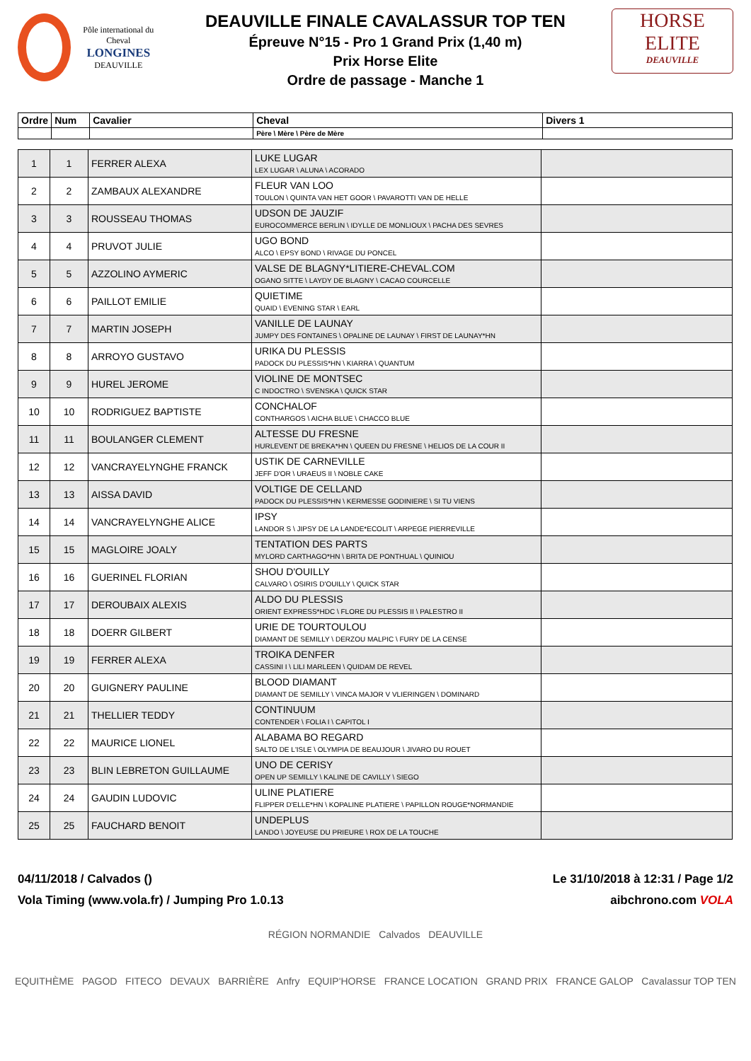Pôle international du Cheval
LONGINES
DEAUVILLE
DEAUVILLE FINALE CAVALASSUR TOP TEN
Épreuve N°15 - Pro 1 Grand Prix (1,40 m)
Prix Horse Elite
Ordre de passage - Manche 1
HORSE ELITE
DEAUVILLE
| Ordre | Num | Cavalier | Cheval | Divers 1 |
| --- | --- | --- | --- | --- |
| | | | Père \ Mère \ Père de Mère | |
| 1 | 1 | FERRER ALEXA | LUKE LUGAR LEX LUGAR \ ALUNA \ ACORADO | |
| 2 | 2 | ZAMBAUX ALEXANDRE | FLEUR VAN LOO TOULON \ QUINTA VAN HET GOOR \ PAVAROTTI VAN DE HELLE | |
| 3 | 3 | ROUSSEAU THOMAS | UDSON DE JAUZIF EUROCOMMERCE BERLIN \ IDYLLE DE MONLIOUX \ PACHA DES SEVRES | |
| 4 | 4 | PRUVOT JULIE | UGO BOND ALCO \ EPSY BOND \ RIVAGE DU PONCEL | |
| 5 | 5 | AZZOLINO AYMERIC | VALSE DE BLAGNY*LITIERE-CHEVAL.COM OGANO SITTE \ LAYDY DE BLAGNY \ CACAO COURCELLE | |
| 6 | 6 | PAILLOT EMILIE | QUIETIME QUAID \ EVENING STAR \ EARL | |
| 7 | 7 | MARTIN JOSEPH | VANILLE DE LAUNAY JUMPY DES FONTAINES \ OPALINE DE LAUNAY \ FIRST DE LAUNAY*HN | |
| 8 | 8 | ARROYO GUSTAVO | URIKA DU PLESSIS PADOCK DU PLESSIS*HN \ KIARRA \ QUANTUM | |
| 9 | 9 | HUREL JEROME | VIOLINE DE MONTSEC C INDOCTRO \ SVENSKA \ QUICK STAR | |
| 10 | 10 | RODRIGUEZ BAPTISTE | CONCHALOF CONTHARGOS \ AICHA BLUE \ CHACCO BLUE | |
| 11 | 11 | BOULANGER CLEMENT | ALTESSE DU FRESNE HURLEVENT DE BREKA*HN \ QUEEN DU FRESNE \ HELIOS DE LA COUR II | |
| 12 | 12 | VANCRAYELYNGHE FRANCK | USTIK DE CARNEVILLE JEFF D'OR \ URAEUS II \ NOBLE CAKE | |
| 13 | 13 | AISSA DAVID | VOLTIGE DE CELLAND PADOCK DU PLESSIS*HN \ KERMESSE GODINIERE \ SI TU VIENS | |
| 14 | 14 | VANCRAYELYNGHE ALICE | IPSY LANDOR S \ JIPSY DE LA LANDE*ECOLIT \ ARPEGE PIERREVILLE | |
| 15 | 15 | MAGLOIRE JOALY | TENTATION DES PARTS MYLORD CARTHAGO*HN \ BRITA DE PONTHUAL \ QUINIOU | |
| 16 | 16 | GUERINEL FLORIAN | SHOU D'OUILLY CALVARO \ OSIRIS D'OUILLY \ QUICK STAR | |
| 17 | 17 | DEROUBAIX ALEXIS | ALDO DU PLESSIS ORIENT EXPRESS*HDC \ FLORE DU PLESSIS II \ PALESTRO II | |
| 18 | 18 | DOERR GILBERT | URIE DE TOURTOULOU DIAMANT DE SEMILLY \ DERZOU MALPIC \ FURY DE LA CENSE | |
| 19 | 19 | FERRER ALEXA | TROIKA DENFER CASSINI I \ LILI MARLEEN \ QUIDAM DE REVEL | |
| 20 | 20 | GUIGNERY PAULINE | BLOOD DIAMANT DIAMANT DE SEMILLY \ VINCA MAJOR V VLIERINGEN \ DOMINARD | |
| 21 | 21 | THELLIER TEDDY | CONTINUUM CONTENDER \ FOLIA I \ CAPITOL I | |
| 22 | 22 | MAURICE LIONEL | ALABAMA BO REGARD SALTO DE L'ISLE \ OLYMPIA DE BEAUJOUR \ JIVARO DU ROUET | |
| 23 | 23 | BLIN LEBRETON GUILLAUME | UNO DE CERISY OPEN UP SEMILLY \ KALINE DE CAVILLY \ SIEGO | |
| 24 | 24 | GAUDIN LUDOVIC | ULINE PLATIERE FLIPPER D'ELLE*HN \ KOPALINE PLATIERE \ PAPILLON ROUGE*NORMANDIE | |
| 25 | 25 | FAUCHARD BENOIT | UNDEPLUS LANDO \ JOYEUSE DU PRIEURE \ ROX DE LA TOUCHE | |
04/11/2018 / Calvados () Le 31/10/2018 à 12:31 / Page 1/2
Vola Timing (www.vola.fr) / Jumping Pro 1.0.13 aibchrono.com VOLA
RÉGION NORMANDIE Calvados DEAUVILLE
EQUITHÈME PAGOD FITECO DEVAUX BARRIÈRE Anfry EQUIP'HORSE FRANCE LOCATION GRAND PRIX FRANCE GALOP Cavalassur TOP TEN